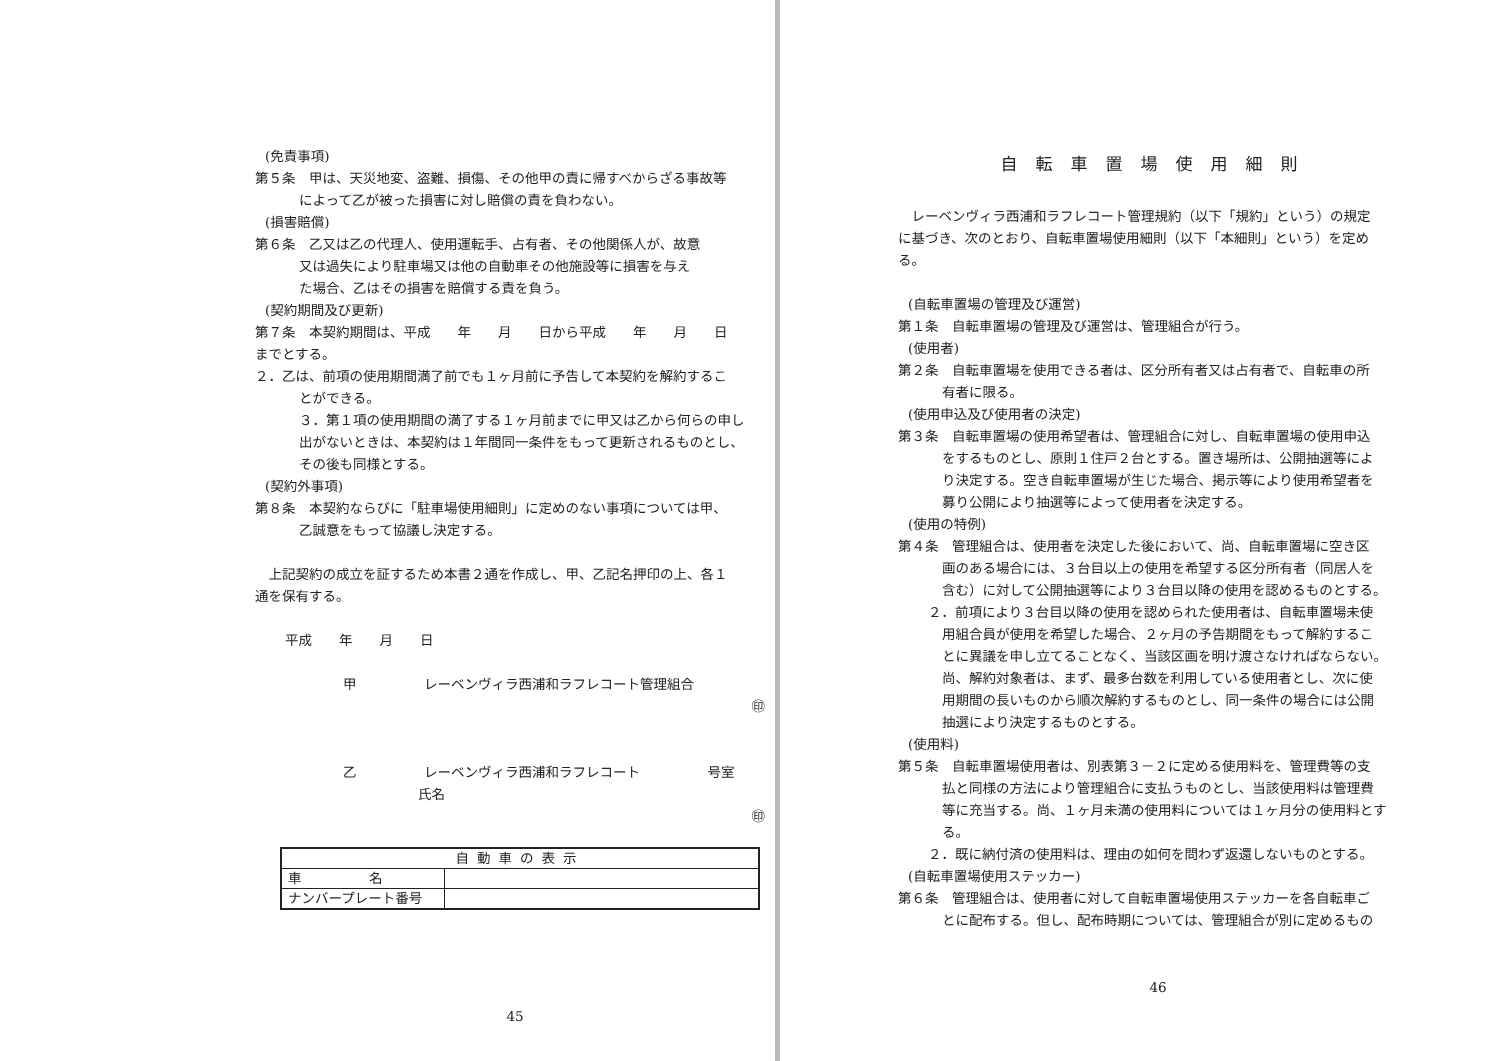(免責事項)
第５条　甲は、天災地変、盗難、損傷、その他甲の責に帰すべからざる事故等
によって乙が被った損害に対し賠償の責を負わない。
(損害賠償)
第６条　乙又は乙の代理人、使用運転手、占有者、その他関係人が、故意
又は過失により駐車場又は他の自動車その他施設等に損害を与え
た場合、乙はその損害を賠償する責を負う。
(契約期間及び更新)
第７条　本契約期間は、平成　　年　　月　　日から平成　　年　　月　　日
までとする。
２．乙は、前項の使用期間満了前でも１ヶ月前に予告して本契約を解約するこ
とができる。
３．第１項の使用期間の満了する１ヶ月前までに甲又は乙から何らの申し
出がないときは、本契約は１年間同一条件をもって更新されるものとし、
その後も同様とする。
(契約外事項)
第８条　本契約ならびに「駐車場使用細則」に定めのない事項については甲、
乙誠意をもって協議し決定する。
　上記契約の成立を証するため本書２通を作成し、甲、乙記名押印の上、各１
通を保有する。
平成　　年　　月　　日
甲　　　　　レーベンヴィラ西浦和ラフレコート管理組合
㊞
乙　　　　　レーベンヴィラ西浦和ラフレコート　　　　　号室
氏名
㊞
| 自動車の表示 | |
| 車 名 | |
| ナンバープレート番号 | |
45
自転車置場使用細則
　レーベンヴィラ西浦和ラフレコート管理規約（以下「規約」という）の規定
に基づき、次のとおり、自転車置場使用細則（以下「本細則」という）を定め
る。
(自転車置場の管理及び運営)
第１条　自転車置場の管理及び運営は、管理組合が行う。
(使用者)
第２条　自転車置場を使用できる者は、区分所有者又は占有者で、自転車の所
有者に限る。
(使用申込及び使用者の決定)
第３条　自転車置場の使用希望者は、管理組合に対し、自転車置場の使用申込
をするものとし、原則１住戸２台とする。置き場所は、公開抽選等によ
り決定する。空き自転車置場が生じた場合、掲示等により使用希望者を
募り公開により抽選等によって使用者を決定する。
(使用の特例)
第４条　管理組合は、使用者を決定した後において、尚、自転車置場に空き区
画のある場合には、３台目以上の使用を希望する区分所有者（同居人を
含む）に対して公開抽選等により３台目以降の使用を認めるものとする。
２．前項により３台目以降の使用を認められた使用者は、自転車置場未使
用組合員が使用を希望した場合、２ヶ月の予告期間をもって解約するこ
とに異議を申し立てることなく、当該区画を明け渡さなければならない。
尚、解約対象者は、まず、最多台数を利用している使用者とし、次に使
用期間の長いものから順次解約するものとし、同一条件の場合には公開
抽選により決定するものとする。
(使用料)
第５条　自転車置場使用者は、別表第３－２に定める使用料を、管理費等の支
払と同様の方法により管理組合に支払うものとし、当該使用料は管理費
等に充当する。尚、１ヶ月未満の使用料については１ヶ月分の使用料とす
る。
２．既に納付済の使用料は、理由の如何を問わず返還しないものとする。
(自転車置場使用ステッカー)
第６条　管理組合は、使用者に対して自転車置場使用ステッカーを各自転車ご
とに配布する。但し、配布時期については、管理組合が別に定めるもの
46